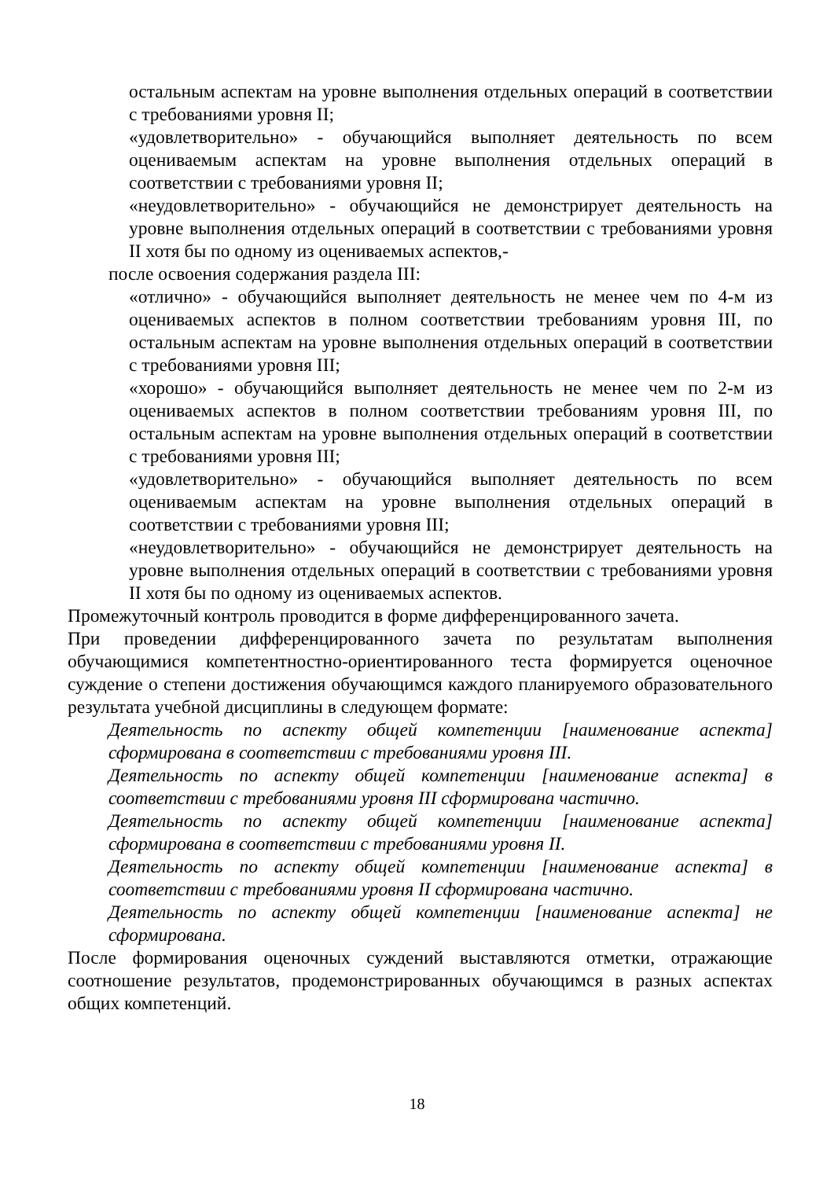остальным аспектам на уровне выполнения отдельных операций в соответствии с требованиями уровня II;
«удовлетворительно» - обучающийся выполняет деятельность по всем оцениваемым аспектам на уровне выполнения отдельных операций в соответствии с требованиями уровня II;
«неудовлетворительно» - обучающийся не демонстрирует деятельность на уровне выполнения отдельных операций в соответствии с требованиями уровня II хотя бы по одному из оцениваемых аспектов,-
после освоения содержания раздела III:
«отлично» - обучающийся выполняет деятельность не менее чем по 4-м из оцениваемых аспектов в полном соответствии требованиям уровня III, по остальным аспектам на уровне выполнения отдельных операций в соответствии с требованиями уровня III;
«хорошо» - обучающийся выполняет деятельность не менее чем по 2-м из оцениваемых аспектов в полном соответствии требованиям уровня III, по остальным аспектам на уровне выполнения отдельных операций в соответствии с требованиями уровня III;
«удовлетворительно» - обучающийся выполняет деятельность по всем оцениваемым аспектам на уровне выполнения отдельных операций в соответствии с требованиями уровня III;
«неудовлетворительно» - обучающийся не демонстрирует деятельность на уровне выполнения отдельных операций в соответствии с требованиями уровня II хотя бы по одному из оцениваемых аспектов.
Промежуточный контроль проводится в форме дифференцированного зачета.
При проведении дифференцированного зачета по результатам выполнения обучающимися компетентностно-ориентированного теста формируется оценочное суждение о степени достижения обучающимся каждого планируемого образовательного результата учебной дисциплины в следующем формате:
Деятельность по аспекту общей компетенции [наименование аспекта] сформирована в соответствии с требованиями уровня III.
Деятельность по аспекту общей компетенции [наименование аспекта] в соответствии с требованиями уровня III сформирована частично.
Деятельность по аспекту общей компетенции [наименование аспекта] сформирована в соответствии с требованиями уровня II.
Деятельность по аспекту общей компетенции [наименование аспекта] в соответствии с требованиями уровня II сформирована частично.
Деятельность по аспекту общей компетенции [наименование аспекта] не сформирована.
После формирования оценочных суждений выставляются отметки, отражающие соотношение результатов, продемонстрированных обучающимся в разных аспектах общих компетенций.
18